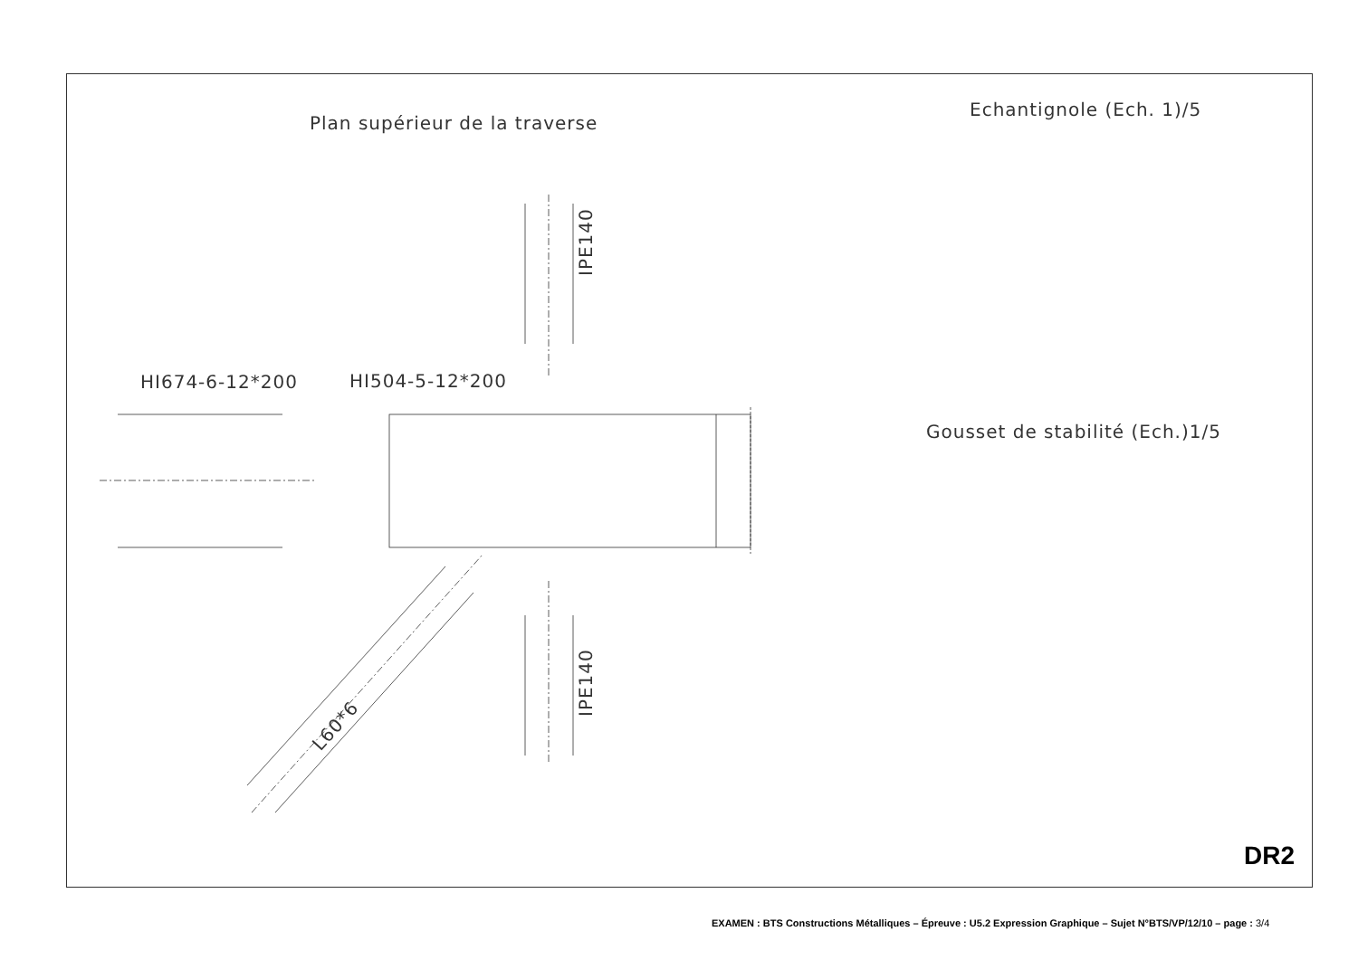Plan supérieur de la traverse
Echantignole (Ech. 1)/5
Gousset de stabilité (Ech.)1/5
HI674-6-12*200 HI504-5-12*200
IPE140
IPE140
L60*6
DR2
EXAMEN : BTS Constructions Métalliques – Épreuve : U5.2 Expression Graphique – Sujet N°BTS/VP/12/10 – page : 3/4